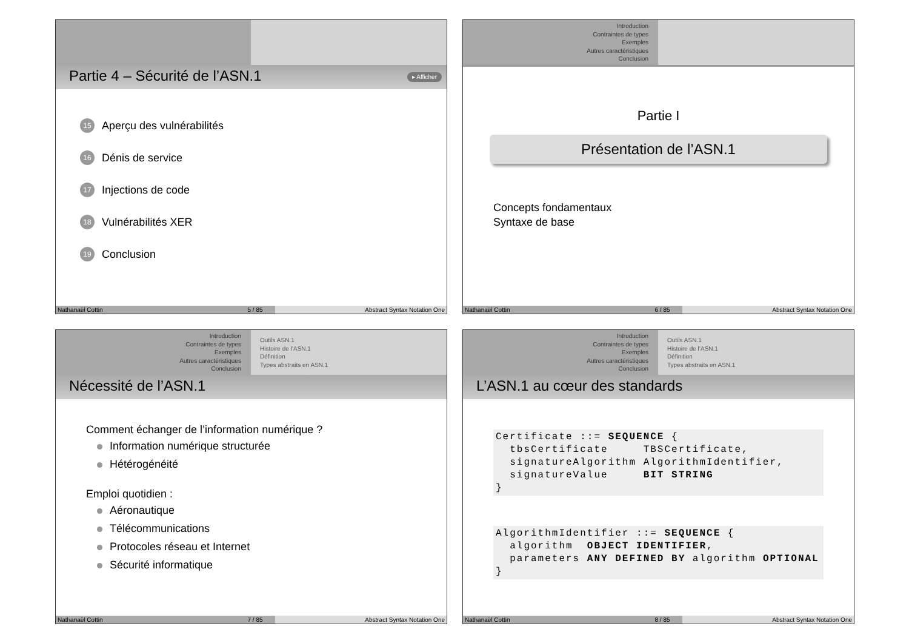Partie 4 – Sécurité de l’ASN.1 ▸ Afficher
15 Aperçu des vulnérabilités
16 Dénis de service
17 Injections de code
18 Vulnérabilités XER
19 Conclusion
Nathanaël Cottin 5 / 85 Abstract Syntax Notation One
Introduction
Contraintes de types
Exemples
Autres caractéristiques
Conclusion
Partie I
Présentation de l’ASN.1
Concepts fondamentaux
Syntaxe de base
Nathanaël Cottin 6 / 85 Abstract Syntax Notation One
Introduction
Contraintes de types
Exemples
Autres caractéristiques
Conclusion
Outils ASN.1
Histoire de l’ASN.1
Définition
Types abstraits en ASN.1
Nécessité de l’ASN.1
Comment échanger de l’information numérique ?
Information numérique structurée
Hétérogénéité
Emploi quotidien :
Aéronautique
Télécommunications
Protocoles réseau et Internet
Sécurité informatique
Nathanaël Cottin 7 / 85 Abstract Syntax Notation One
Introduction
Contraintes de types
Exemples
Autres caractéristiques
Conclusion
Outils ASN.1
Histoire de l’ASN.1
Définition
Types abstraits en ASN.1
L’ASN.1 au cœur des standards
Certificate ::= SEQUENCE {
  tbsCertificate     TBSCertificate,
  signatureAlgorithm AlgorithmIdentifier,
  signatureValue     BIT STRING
}
AlgorithmIdentifier ::= SEQUENCE {
  algorithm  OBJECT IDENTIFIER,
  parameters ANY DEFINED BY algorithm OPTIONAL
}
Nathanaël Cottin 8 / 85 Abstract Syntax Notation One